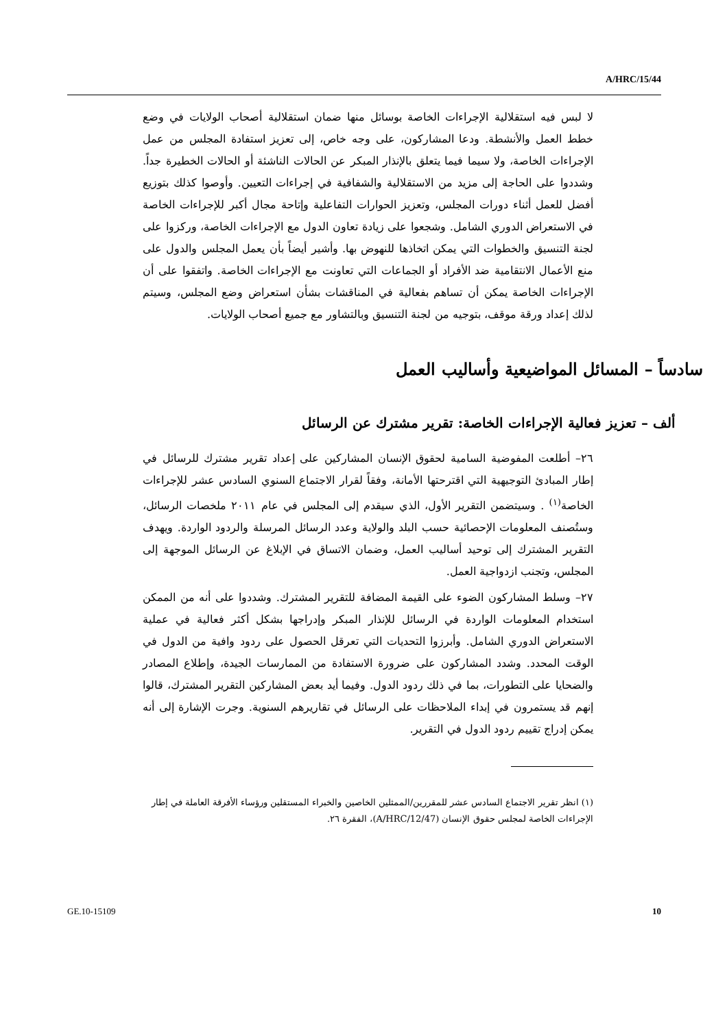A/HRC/15/44
لا لبس فيه استقلالية الإجراءات الخاصة بوسائل منها ضمان استقلالية أصحاب الولايات في وضع خطط العمل والأنشطة. ودعا المشاركون، على وجه خاص، إلى تعزيز استفادة المجلس من عمل الإجراءات الخاصة، ولا سيما فيما يتعلق بالإنذار المبكر عن الحالات الناشئة أو الحالات الخطيرة جداً. وشددوا على الحاجة إلى مزيد من الاستقلالية والشفافية في إجراءات التعيين. وأوصوا كذلك بتوزيع أفضل للعمل أثناء دورات المجلس، وتعزيز الحوارات التفاعلية وإتاحة مجال أكبر للإجراءات الخاصة في الاستعراض الدوري الشامل. وشجعوا على زيادة تعاون الدول مع الإجراءات الخاصة، وركزوا على لجنة التنسيق والخطوات التي يمكن اتخاذها للنهوض بها. وأشير أيضاً بأن يعمل المجلس والدول على منع الأعمال الانتقامية ضد الأفراد أو الجماعات التي تعاونت مع الإجراءات الخاصة. واتفقوا على أن الإجراءات الخاصة يمكن أن تساهم بفعالية في المناقشات بشأن استعراض وضع المجلس، وسيتم لذلك إعداد ورقة موقف، بتوجيه من لجنة التنسيق وبالتشاور مع جميع أصحاب الولايات.
سادساً – المسائل المواضيعية وأساليب العمل
ألف – تعزيز فعالية الإجراءات الخاصة: تقرير مشترك عن الرسائل
٢٦– أطلعت المفوضية السامية لحقوق الإنسان المشاركين على إعداد تقرير مشترك للرسائل في إطار المبادئ التوجيهية التي اقترحتها الأمانة، وفقاً لقرار الاجتماع السنوي السادس عشر للإجراءات الخاصة<sup>(١)</sup> . وسيتضمن التقرير الأول، الذي سيقدم إلى المجلس في عام ٢٠١١ ملخصات الرسائل، وستُصنف المعلومات الإحصائية حسب البلد والولاية وعدد الرسائل المرسلة والردود الواردة. ويهدف التقرير المشترك إلى توحيد أساليب العمل، وضمان الاتساق في الإبلاغ عن الرسائل الموجهة إلى المجلس، وتجنب ازدواجية العمل.
٢٧– وسلط المشاركون الضوء على القيمة المضافة للتقرير المشترك. وشددوا على أنه من الممكن استخدام المعلومات الواردة في الرسائل للإنذار المبكر وإدراجها بشكل أكثر فعالية في عملية الاستعراض الدوري الشامل. وأبرزوا التحديات التي تعرقل الحصول على ردود وافية من الدول في الوقت المحدد. وشدد المشاركون على ضرورة الاستفادة من الممارسات الجيدة، وإطلاع المصادر والضحايا على التطورات، بما في ذلك ردود الدول. وفيما أيد بعض المشاركين التقرير المشترك، قالوا إنهم قد يستمرون في إبداء الملاحظات على الرسائل في تقاريرهم السنوية. وجرت الإشارة إلى أنه يمكن إدراج تقييم ردود الدول في التقرير.
(١) انظر تقرير الاجتماع السادس عشر للمقررين/الممثلين الخاصين والخبراء المستقلين ورؤساء الأفرقة العاملة في إطار الإجراءات الخاصة لمجلس حقوق الإنسان (A/HRC/12/47)، الفقرة ٢٦.
GE.10-15109 10